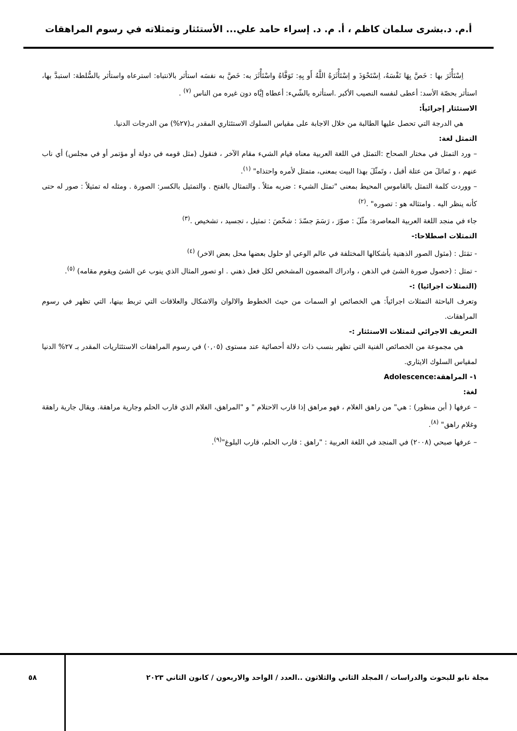أ.م. د.بشرى سلمان كاظم ، أ. م. د. إسراء حامد علي... الأستئثار وتمثلاته في رسوم المراهقات
اِسْتَأْثَرَ بها : خَصَّ بِهَا نَفْسَهُ، اِسْتَحْوَذَ و اِسْتَأْثَرَهُ اللَّهُ أَو بِهِ: تَوَفَّاهُ واسْتَأْثَرَ به: خَصَّ به نفسَه استأثر بالانتباه: استرعاه واستأثر بالسُّلطة: استبدَّ بها، استأثر بحصّة الأسد: أعطى لنفسه النصيب الأكبر .استأثره بالشّيء: أعطاه إيَّاه دون غيره من الناس <sup>(٧)</sup> .
الاستئثار إجرائياً:
هي الدرجة التي تحصل عليها الطالبة من خلال الاجابة على مقياس السلوك الاستئثاري المقدر بـ(٢٧%) من الدرجات الدنيا.
التمثل لغة:
– ورد التمثل في مختار الصحاح :التمثل في اللغة العربية معناه قيام الشيء مقام الآخر ، فنقول (مثل قومه في دولة أو مؤتمر أو في مجلس) أي ناب عنهم ، و تَماثلَ من عتلة أقبل ، وتَمثّلَ بهذا البيت بمعنى، متمثل لأمره واحتذاه" <sup>(١)</sup>.
– ووردت كلمة التمثل بالقاموس المحيط بمعنى "تمثل الشيء : ضربه مثلاً . والتمثال بالفتح . والتمثيل بالكسر: الصورة . ومثله له تمثيلاً : صور له حتى كأنه ينظر اليه . وامتثاله هو : تصوره" .<sup>(٢)</sup>
جاء في منجد اللغة العربية المعاصرة: مثّلَ : صوّرَ ، رَسَمَ جسّدَ : شخّصَ : تمثيل ، تجسيد ، تشخيص .<sup>(٣)</sup>
التمثلات اصطلاحا:-
- تمَثل : (مثول الصور الذهنية بأشكالها المختلفة في عالم الوعي او حلول بعضها محل بعض الاخر) <sup>(٤)</sup>
- تمثل : (حصول صورة الشئ في الذهن ، وادراك المضمون المشخص لكل فعل ذهني . او تصور المثال الذي ينوب عن الشئ ويقوم مقامه) <sup>(٥)</sup>.
(التمثلات اجرائيا) :-
وتعرف الباحثة التمثلات اجرائياً: هي الخصائص او السمات من حيث الخطوط والالوان والاشكال والعلاقات التي تربط بينها، التي تظهر في رسوم المراهقات.
التعريف الاجرائي لتمثلات الاستئثار :-
هي مجموعة من الخصائص الفنية التي تظهر بنسب ذات دلالة أحصائية عند مستوى (٠,٠٥) في رسوم المراهقات الاستئثاريات المقدر بـ ٢٧% الدنيا لمقياس السلوك الايثاري.
١- المراهقة:Adolescence
لغة:
– عرفها ( أبن منظور) : هي" من راهق الغلام ، فهو مراهق إذا قارب الاحتلام " و "المراهق، الغلام الذي قارب الحلم وجارية مراهقة. ويقال جارية راهقة وغلام راهق" <sup>(٨)</sup>.
– عرفها صبحي (٢٠٠٨) في المنجد في اللغة العربية : "راهق : قارب الحلم، قارب البلوغ"<sup>(٩)</sup>.
مجلة نابو للبحوث والدراسات / المجلد الثاني والثلاثون ..العدد / الواحد والاربعون / كانون الثاني ٢٠٢٣
٥٨